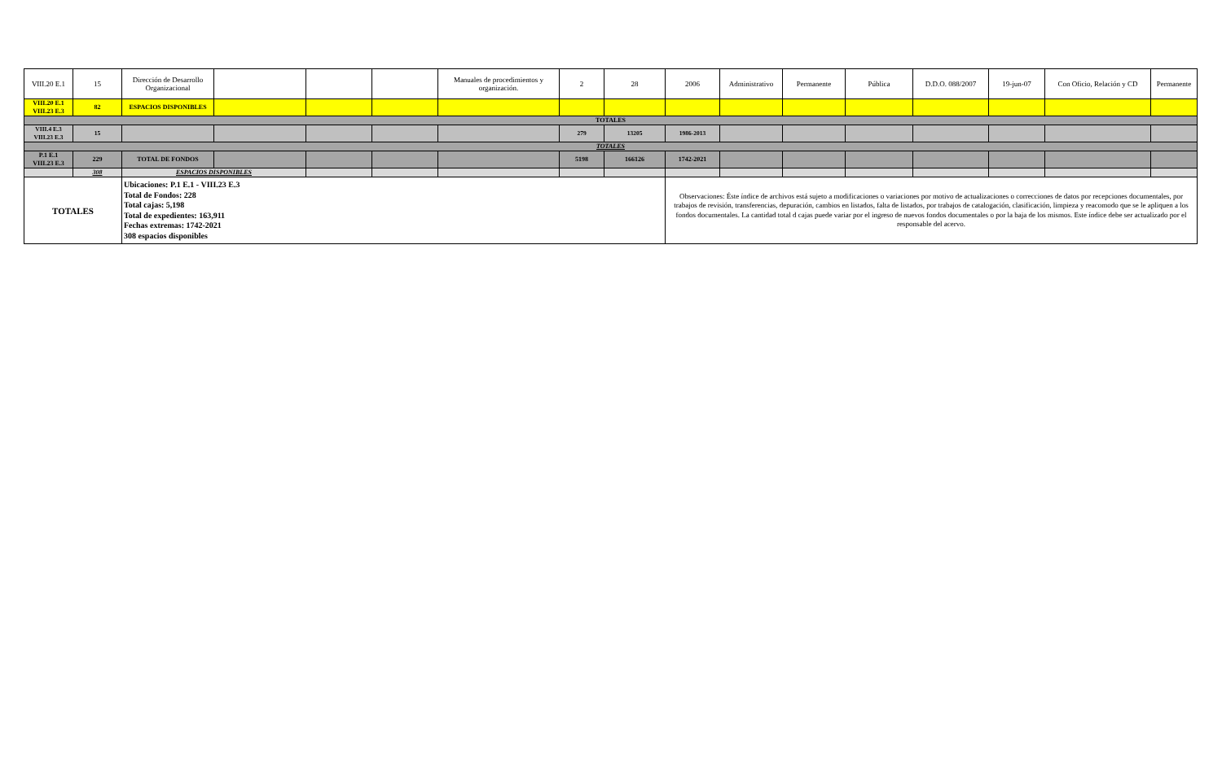| VIII.20 E.1 | 15 | Dirección de Desarrollo Organizacional | | | | Manuales de procedimientos y organización. | 2 | 28 | 2006 | Administrativo | Permanente | Pública | D.D.O. 088/2007 | 19-jun-07 | Con Oficio, Relación y CD | Permanente |
| VIII.20 E.1 VIII.23 E.3 | 82 | ESPACIOS DISPONIBLES | | | | | | | | | | | | | | |
| TOTALES | | | | | | | | | | | | | | | | |
| VIII.4 E.3 VIII.23 E.3 | 15 | | | | | | 279 | 13205 | 1986-2013 | | | | | | | |
| TOTALES | | | | | | | | | | | | | | | | |
| P.1 E.1 VIII.23 E.3 | 229 | TOTAL DE FONDOS | | | | | 5198 | 166126 | 1742-2021 | | | | | | | |
| | 308 | ESPACIOS DISPONIBLES | | | | | | | | | | | | | | |
| TOTALES | | Ubicaciones: P.1 E.1 - VIII.23 E.3 Total de Fondos: 228 Total cajas: 5,198 Total de expedientes: 163,911 Fechas extremas: 1742-2021 308 espacios disponibles | | | | | | | Observaciones: Éste índice de archivos está sujeto a modificaciones o variaciones por motivo de actualizaciones o correcciones de datos por recepciones documentales, por trabajos de revisión, transferencias, depuración, cambios en listados, falta de listados, por trabajos de catalogación, clasificación, limpieza y reacomodo que se le apliquen a los fondos documentales. La cantidad total d cajas puede variar por el ingreso de nuevos fondos documentales o por la baja de los mismos. Este índice debe ser actualizado por el responsable del acervo. | | | | | | | |